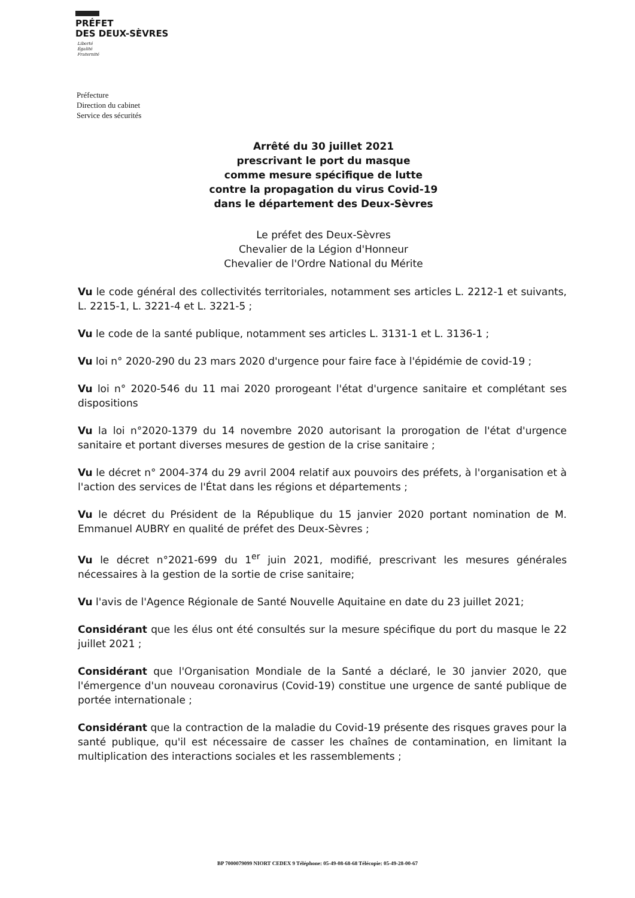PRÉFET
DES DEUX-SÈVRES
Liberté
Égalité
Fraternité
Préfecture
Direction du cabinet
Service des sécurités
Arrêté du 30 juillet 2021
prescrivant le port du masque
comme mesure spécifique de lutte
contre la propagation du virus Covid-19
dans le département des Deux-Sèvres
Le préfet des Deux-Sèvres
Chevalier de la Légion d'Honneur
Chevalier de l'Ordre National du Mérite
Vu le code général des collectivités territoriales, notamment ses articles L. 2212-1 et suivants, L. 2215-1, L. 3221-4 et L. 3221-5 ;
Vu le code de la santé publique, notamment ses articles L. 3131-1 et L. 3136-1 ;
Vu loi n° 2020-290 du 23 mars 2020 d'urgence pour faire face à l'épidémie de covid-19 ;
Vu loi n° 2020-546 du 11 mai 2020 prorogeant l'état d'urgence sanitaire et complétant ses dispositions
Vu la loi n°2020-1379 du 14 novembre 2020 autorisant la prorogation de l'état d'urgence sanitaire et portant diverses mesures de gestion de la crise sanitaire ;
Vu le décret n° 2004-374 du 29 avril 2004 relatif aux pouvoirs des préfets, à l'organisation et à l'action des services de l'État dans les régions et départements ;
Vu le décret du Président de la République du 15 janvier 2020 portant nomination de M. Emmanuel AUBRY en qualité de préfet des Deux-Sèvres ;
Vu le décret n°2021-699 du 1<sup>er</sup> juin 2021, modifié, prescrivant les mesures générales nécessaires à la gestion de la sortie de crise sanitaire;
Vu l'avis de l'Agence Régionale de Santé Nouvelle Aquitaine en date du 23 juillet 2021;
Considérant que les élus ont été consultés sur la mesure spécifique du port du masque le 22 juillet 2021 ;
Considérant que l'Organisation Mondiale de la Santé a déclaré, le 30 janvier 2020, que l'émergence d'un nouveau coronavirus (Covid-19) constitue une urgence de santé publique de portée internationale ;
Considérant que la contraction de la maladie du Covid-19 présente des risques graves pour la santé publique, qu'il est nécessaire de casser les chaînes de contamination, en limitant la multiplication des interactions sociales et les rassemblements ;
BP 7000079099 NIORT CEDEX 9 Téléphone: 05-49-08-68-68 Télécopie: 05-49-28-00-67